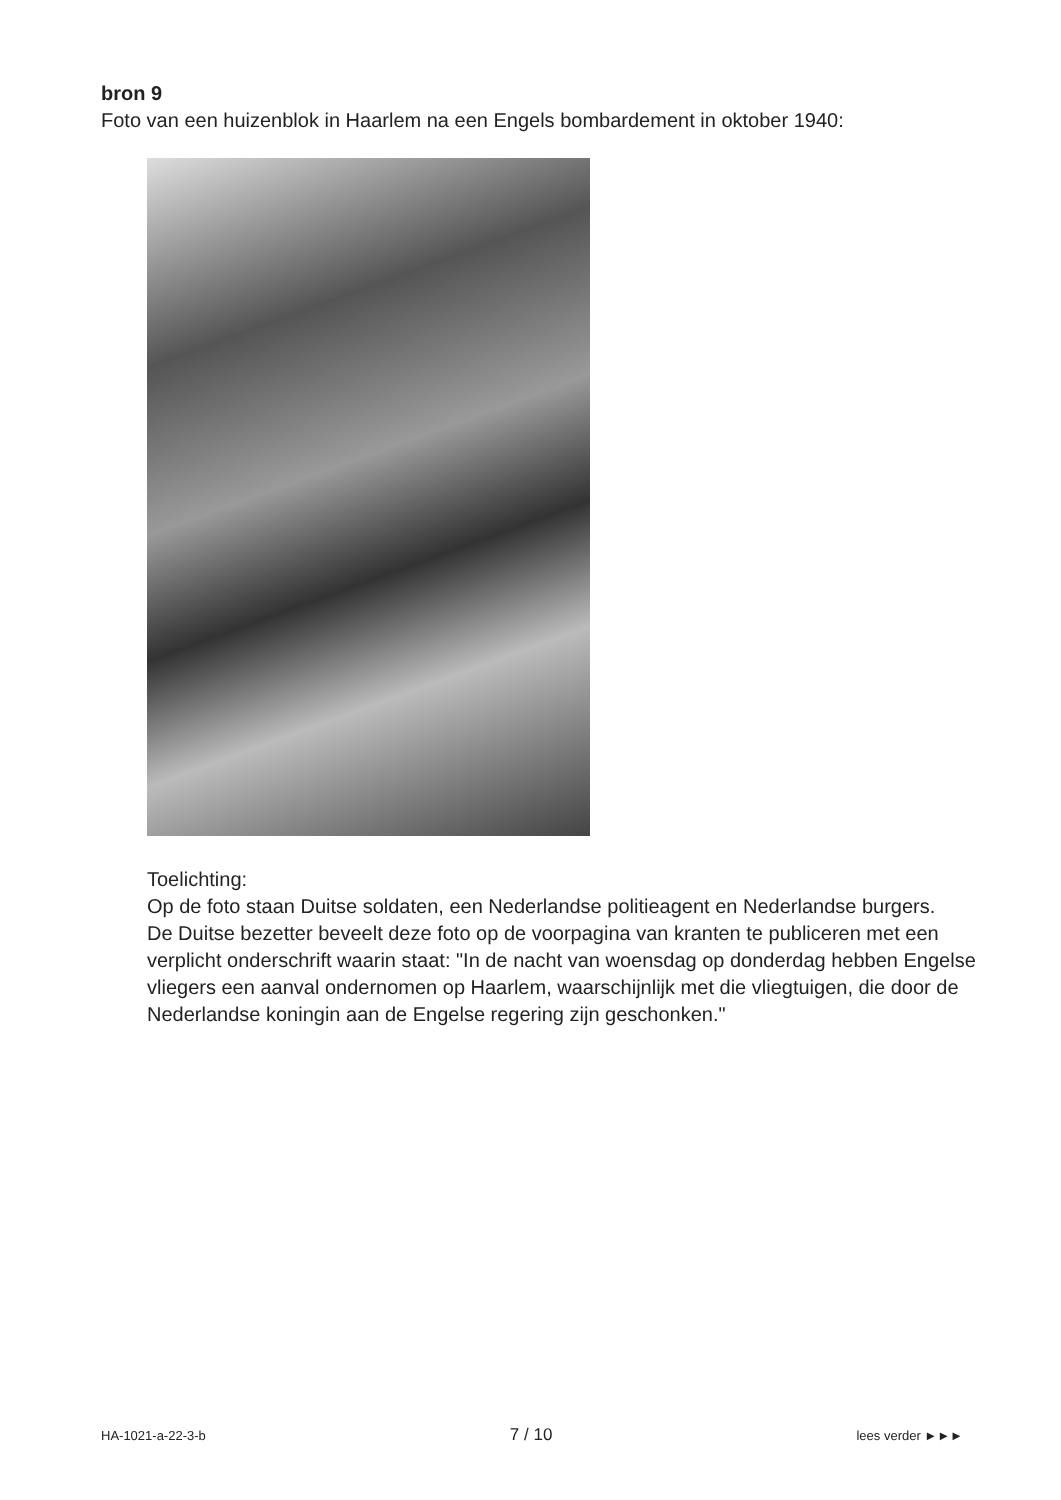bron 9
Foto van een huizenblok in Haarlem na een Engels bombardement in oktober 1940:
Toelichting:
Op de foto staan Duitse soldaten, een Nederlandse politieagent en Nederlandse burgers.
De Duitse bezetter beveelt deze foto op de voorpagina van kranten te publiceren met een verplicht onderschrift waarin staat: "In de nacht van woensdag op donderdag hebben Engelse vliegers een aanval ondernomen op Haarlem, waarschijnlijk met die vliegtuigen, die door de Nederlandse koningin aan de Engelse regering zijn geschonken."
HA-1021-a-22-3-b 7 / 10 lees verder ►►►